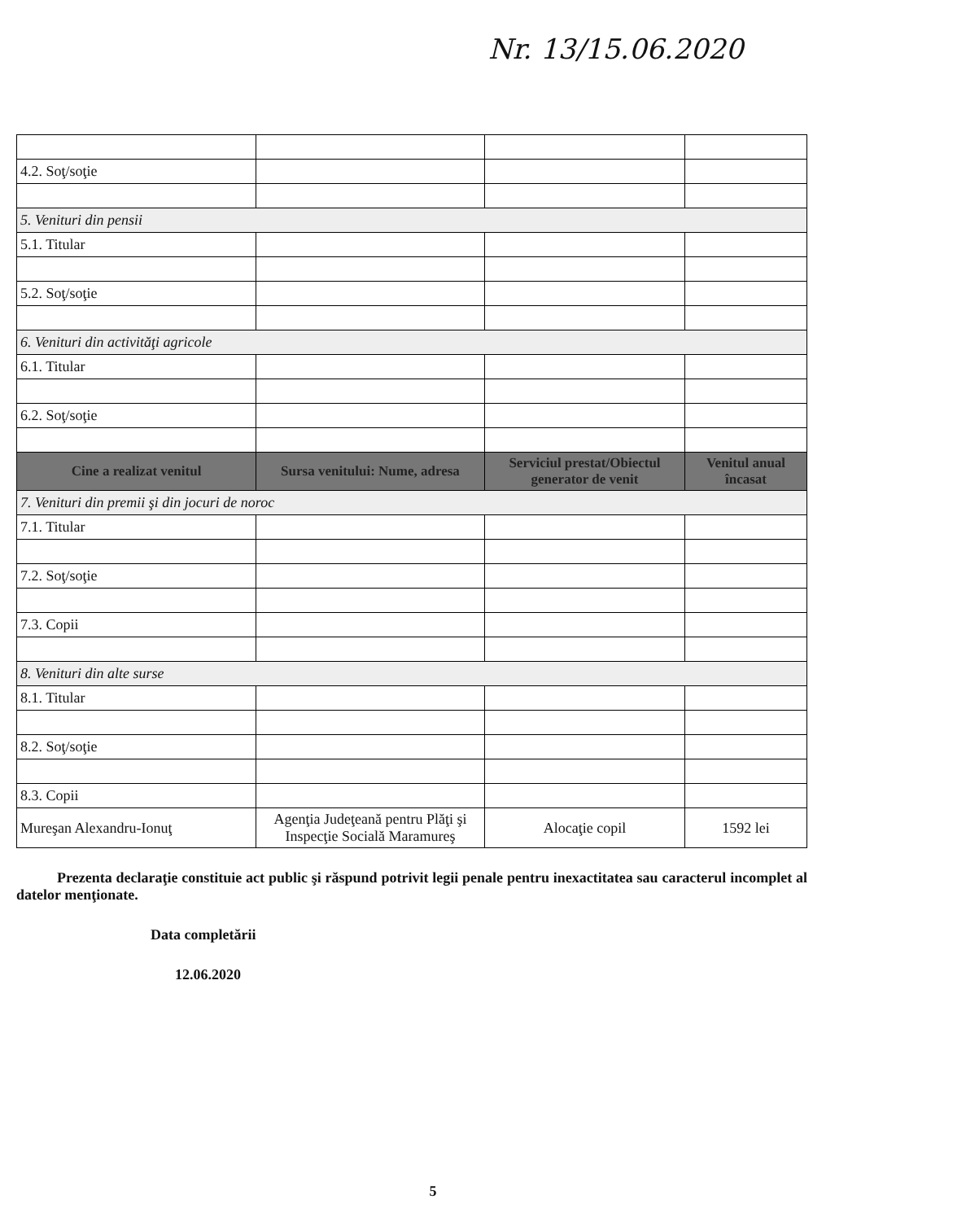Nr. 13/15.06.2020
| 4.2. Soţ/soţie | | | |
| 5. Venituri din pensii | | | |
| 5.1. Titular | | | |
| 5.2. Soţ/soţie | | | |
| 6. Venituri din activităţi agricole | | | |
| 6.1. Titular | | | |
| 6.2. Soţ/soţie | | | |
| Cine a realizat venitul | Sursa venitului: Nume, adresa | Serviciul prestat/Obiectul generator de venit | Venitul anual încasat |
| 7. Venituri din premii şi din jocuri de noroc | | | |
| 7.1. Titular | | | |
| 7.2. Soţ/soţie | | | |
| 7.3. Copii | | | |
| 8. Venituri din alte surse | | | |
| 8.1. Titular | | | |
| 8.2. Soţ/soţie | | | |
| 8.3. Copii | | | |
| Mureşan Alexandru-Ionuţ | Agenţia Judeţeană pentru Plăţi şi Inspecţie Socială Maramureş | Alocaţie copil | 1592 lei |
Prezenta declaraţie constituie act public şi răspund potrivit legii penale pentru inexactitatea sau caracterul incomplet al datelor menţionate.
Data completării
12.06.2020
5